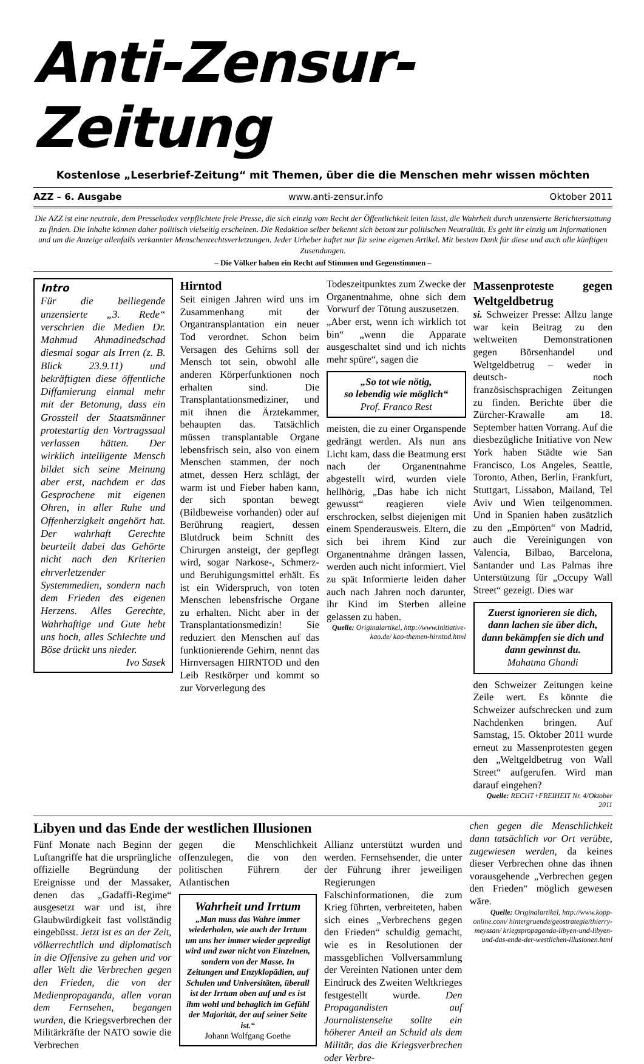Anti-Zensur-Zeitung
Kostenlose „Leserbrief-Zeitung“ mit Themen, über die die Menschen mehr wissen möchten
AZZ – 6. Ausgabe www.anti-zensur.info Oktober 2011
Die AZZ ist eine neutrale, dem Pressekodex verpflichtete freie Presse, die sich einzig vom Recht der Öffentlichkeit leiten lässt, die Wahrheit durch unzensierte Berichterstattung zu finden. Die Inhalte können daher politisch vielseitig erscheinen. Die Redaktion selber bekennt sich betont zur politischen Neutralität. Es geht ihr einzig um Informationen und um die Anzeige allenfalls verkannter Menschenrechtsverletzungen. Jeder Urheber haftet nur für seine eigenen Artikel. Mit bestem Dank für diese und auch alle künftigen Zusendungen.
– Die Völker haben ein Recht auf Stimmen und Gegenstimmen –
Intro
Für die beiliegende unzensierte „3. Rede“ verschrien die Medien Dr. Mahmud Ahmadinedschad diesmal sogar als Irren (z. B. Blick 23.9.11) und bekräftigten diese öffentliche Diffamierung einmal mehr mit der Betonung, dass ein Grossteil der Staatsmänner protestartig den Vortragssaal verlassen hätten. Der wirklich intelligente Mensch bildet sich seine Meinung aber erst, nachdem er das Gesprochene mit eigenen Ohren, in aller Ruhe und Offenherzigkeit angehört hat. Der wahrhaft Gerechte beurteilt dabei das Gehörte nicht nach den Kriterien ehrverletzender Systemmedien, sondern nach dem Frieden des eigenen Herzens. Alles Gerechte, Wahrhaftige und Gute hebt uns hoch, alles Schlechte und Böse drückt uns nieder.
Ivo Sasek
Hirntod
Seit einigen Jahren wird uns im Zusammenhang mit der Organtransplantation ein neuer Tod verordnet. Schon beim Versagen des Gehirns soll der Mensch tot sein, obwohl alle anderen Körperfunktionen noch erhalten sind. Die Transplantationsmediziner, und mit ihnen die Ärztekammer, behaupten das. Tatsächlich müssen transplantable Organe lebensfrisch sein, also von einem Menschen stammen, der noch atmet, dessen Herz schlägt, der warm ist und Fieber haben kann, der sich spontan bewegt (Bildbeweise vorhanden) oder auf Berührung reagiert, dessen Blutdruck beim Schnitt des Chirurgen ansteigt, der gepflegt wird, sogar Narkose-, Schmerz- und Beruhigungsmittel erhält. Es ist ein Widerspruch, von toten Menschen lebensfrische Organe zu erhalten. Nicht aber in der Transplantationsmedizin! Sie reduziert den Menschen auf das funktionierende Gehirn, nennt das Hirnversagen HIRNTOD und den Leib Restkörper und kommt so zur Vorverlegung des
Todeszeitpunktes zum Zwecke der Organentnahme, ohne sich dem Vorwurf der Tötung auszusetzen.
„Aber erst, wenn ich wirklich tot bin“ „wenn die Apparate ausgeschaltet sind und ich nichts mehr spüre“, sagen die
„So tot wie nötig,
so lebendig wie möglich“
Prof. Franco Rest
meisten, die zu einer Organspende gedrängt werden. Als nun ans Licht kam, dass die Beatmung erst nach der Organentnahme abgestellt wird, wurden viele hellhörig, „Das habe ich nicht gewusst“ reagieren viele erschrocken, selbst diejenigen mit einem Spenderausweis. Eltern, die sich bei ihrem Kind zur Organentnahme drängen lassen, werden auch nicht informiert. Viel zu spät Informierte leiden daher auch nach Jahren noch darunter, ihr Kind im Sterben alleine gelassen zu haben.
Quelle: Originalartikel, http://www.initiative-kao.de/ kao-themen-hirntod.html
Massenproteste gegen Weltgeldbetrug
si. Schweizer Presse: Allzu lange war kein Beitrag zu den weltweiten Demonstrationen gegen Börsenhandel und Weltgeldbetrug – weder in deutsch- noch französischsprachigen Zeitungen zu finden. Berichte über die Zürcher-Krawalle am 18. September hatten Vorrang. Auf die diesbezügliche Initiative von New York haben Städte wie San Francisco, Los Angeles, Seattle, Toronto, Athen, Berlin, Frankfurt, Stuttgart, Lissabon, Mailand, Tel Aviv und Wien teilgenommen. Und in Spanien haben zusätzlich zu den „Empörten“ von Madrid, auch die Vereinigungen von Valencia, Bilbao, Barcelona, Santander und Las Palmas ihre Unterstützung für „Occupy Wall Street“ gezeigt. Dies war
Zuerst ignorieren sie dich, dann lachen sie über dich, dann bekämpfen sie dich und dann gewinnst du.
Mahatma Ghandi
den Schweizer Zeitungen keine Zeile wert. Es könnte die Schweizer aufschrecken und zum Nachdenken bringen. Auf Samstag, 15. Oktober 2011 wurde erneut zu Massenprotesten gegen den „Weltgeldbetrug von Wall Street“ aufgerufen. Wird man darauf eingehen?
Quelle: RECHT+FREIHEIT Nr. 4/Oktober 2011
Libyen und das Ende der westlichen Illusionen
Fünf Monate nach Beginn der Luftangriffe hat die ursprüngliche offizielle Begründung der Ereignisse und der Massaker, denen das „Gadaffi-Regime“ ausgesetzt war und ist, ihre Glaubwürdigkeit fast vollständig eingebüsst. Jetzt ist es an der Zeit, völkerrechtlich und diplomatisch in die Offensive zu gehen und vor aller Welt die Verbrechen gegen den Frieden, die von der Medienpropaganda, allen voran dem Fernsehen, begangen wurden, die Kriegsverbrechen der Militärkräfte der NATO sowie die Verbrechen
gegen die Menschlichkeit offenzulegen, die von den politischen Führern der Atlantischen
Wahrheit und Irrtum
„Man muss das Wahre immer wiederholen, wie auch der Irrtum um uns her immer wieder gepredigt wird und zwar nicht von Einzelnen, sondern von der Masse. In Zeitungen und Enzyklopädien, auf Schulen und Universitäten, überall ist der Irrtum oben auf und es ist ihm wohl und behaglich im Gefühl der Majorität, der auf seiner Seite ist.“
Johann Wolfgang Goethe
Allianz unterstützt wurden und werden. Fernsehsender, die unter der Führung ihrer jeweiligen Regierungen Falschinformationen, die zum Krieg führten, verbreiteten, haben sich eines „Verbrechens gegen den Frieden“ schuldig gemacht, wie es in Resolutionen der massgeblichen Vollversammlung der Vereinten Nationen unter dem Eindruck des Zweiten Weltkrieges festgestellt wurde. Den Propagandisten auf Journalistenseite sollte ein höherer Anteil an Schuld als dem Militär, das die Kriegsverbrechen oder Verbre-
chen gegen die Menschlichkeit dann tatsächlich vor Ort verübte, zugewiesen werden, da keines dieser Verbrechen ohne das ihnen vorausgehende „Verbrechen gegen den Frieden“ möglich gewesen wäre.
Quelle: Originalartikel, http://www.kopp-online.com/ hintergruende/geostrategie/thierry-meyssan/ kriegspropaganda-libyen-und-libyen-und-das-ende-der-westlichen-illusionen.html